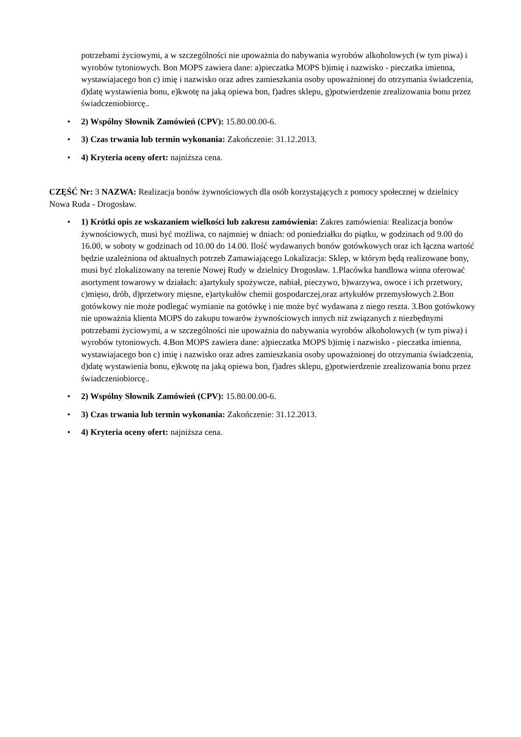potrzebami życiowymi, a w szczególności nie upoważnia do nabywania wyrobów alkoholowych (w tym piwa) i wyrobów tytoniowych. Bon MOPS zawiera dane: a)pieczatka MOPS b)imię i nazwisko - pieczatka imienna, wystawiajacego bon c) imię i nazwisko oraz adres zamieszkania osoby upoważnionej do otrzymania świadczenia, d)datę wystawienia bonu, e)kwotę na jaką opiewa bon, f)adres sklepu, g)potwierdzenie zrealizowania bonu przez świadczeniobiorcę..
• 2) Wspólny Słownik Zamówień (CPV): 15.80.00.00-6.
• 3) Czas trwania lub termin wykonania: Zakończenie: 31.12.2013.
• 4) Kryteria oceny ofert: najniższa cena.
CZĘŚĆ Nr: 3 NAZWA: Realizacja bonów żywnościowych dla osób korzystających z pomocy społecznej w dzielnicy Nowa Ruda - Drogosław.
• 1) Krótki opis ze wskazaniem wielkości lub zakresu zamówienia: Zakres zamówienia: Realizacja bonów żywnościowych, musi być możliwa, co najmniej w dniach: od poniedziałku do piątku, w godzinach od 9.00 do 16.00, w soboty w godzinach od 10.00 do 14.00. Ilość wydawanych bonów gotówkowych oraz ich łączna wartość będzie uzależniona od aktualnych potrzeb Zamawiającego Lokalizacja: Sklep, w którym będą realizowane bony, musi być zlokalizowany na terenie Nowej Rudy w dzielnicy Drogosław. 1.Placówka handlowa winna oferować asortyment towarowy w działach: a)artykuły spożywcze, nabiał, pieczywo, b)warzywa, owoce i ich przetwory, c)mięso, drób, d)przetwory mięsne, e)artykułów chemii gospodarczej,oraz artykułów przemysłowych 2.Bon gotówkowy nie może podlegać wymianie na gotówkę i nie może być wydawana z niego reszta. 3.Bon gotówkowy nie upoważnia klienta MOPS do zakupu towarów żywnościowych innych niż związanych z niezbędnymi potrzebami życiowymi, a w szczególności nie upoważnia do nabywania wyrobów alkoholowych (w tym piwa) i wyrobów tytoniowych. 4.Bon MOPS zawiera dane: a)pieczatka MOPS b)imię i nazwisko - pieczatka imienna, wystawiajacego bon c) imię i nazwisko oraz adres zamieszkania osoby upoważnionej do otrzymania świadczenia, d)datę wystawienia bonu, e)kwotę na jaką opiewa bon, f)adres sklepu, g)potwierdzenie zrealizowania bonu przez świadczeniobiorcę..
• 2) Wspólny Słownik Zamówień (CPV): 15.80.00.00-6.
• 3) Czas trwania lub termin wykonania: Zakończenie: 31.12.2013.
• 4) Kryteria oceny ofert: najniższa cena.